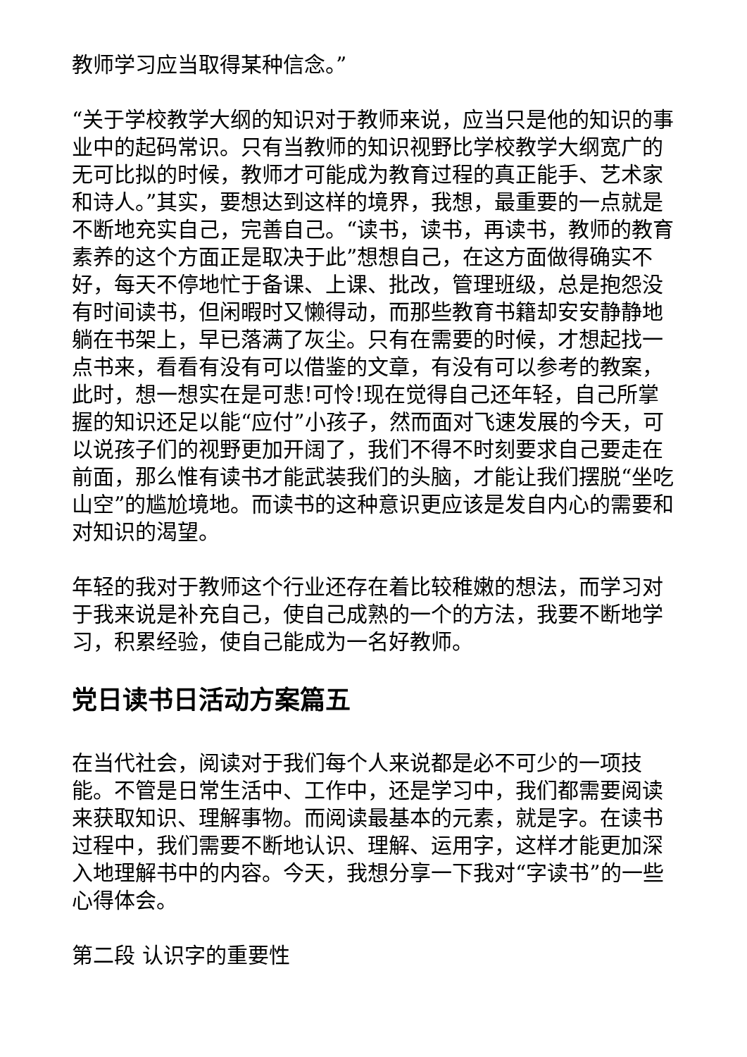教师学习应当取得某种信念。”
“关于学校教学大纲的知识对于教师来说，应当只是他的知识的事业中的起码常识。只有当教师的知识视野比学校教学大纲宽广的无可比拟的时候，教师才可能成为教育过程的真正能手、艺术家和诗人。”其实，要想达到这样的境界，我想，最重要的一点就是不断地充实自己，完善自己。“读书，读书，再读书，教师的教育素养的这个方面正是取决于此”想想自己，在这方面做得确实不好，每天不停地忙于备课、上课、批改，管理班级，总是抱怨没有时间读书，但闲暇时又懒得动，而那些教育书籍却安安静静地躺在书架上，早已落满了灰尘。只有在需要的时候，才想起找一点书来，看看有没有可以借鉴的文章，有没有可以参考的教案，此时，想一想实在是可悲!可怜!现在觉得自己还年轻，自己所掌握的知识还足以能“应付”小孩子，然而面对飞速发展的今天，可以说孩子们的视野更加开阔了，我们不得不时刻要求自己要走在前面，那么惟有读书才能武装我们的头脑，才能让我们摆脱“坐吃山空”的尴尬境地。而读书的这种意识更应该是发自内心的需要和对知识的渴望。
年轻的我对于教师这个行业还存在着比较稚嫩的想法，而学习对于我来说是补充自己，使自己成熟的一个的方法，我要不断地学习，积累经验，使自己能成为一名好教师。
党日读书日活动方案篇五
在当代社会，阅读对于我们每个人来说都是必不可少的一项技能。不管是日常生活中、工作中，还是学习中，我们都需要阅读来获取知识、理解事物。而阅读最基本的元素，就是字。在读书过程中，我们需要不断地认识、理解、运用字，这样才能更加深入地理解书中的内容。今天，我想分享一下我对“字读书”的一些心得体会。
第二段 认识字的重要性